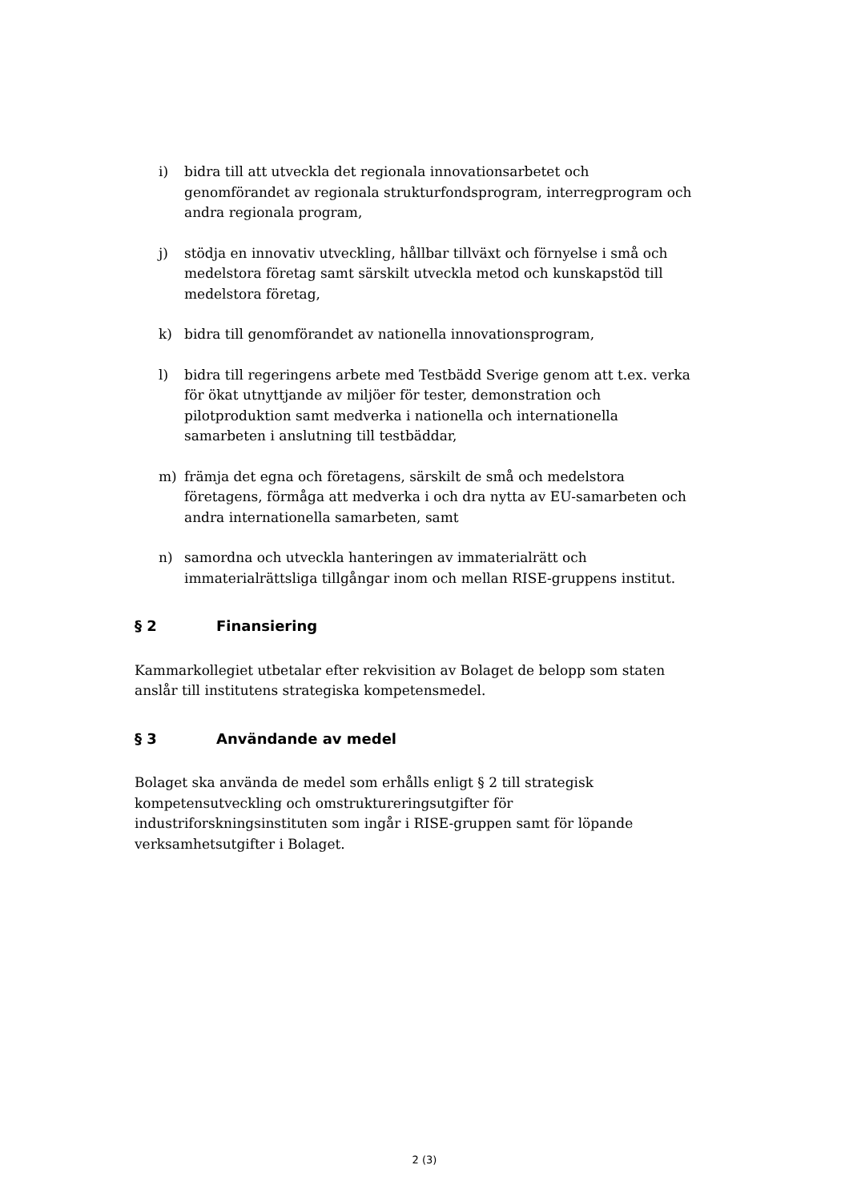i) bidra till att utveckla det regionala innovationsarbetet och genomförandet av regionala strukturfondsprogram, interregprogram och andra regionala program,
j) stödja en innovativ utveckling, hållbar tillväxt och förnyelse i små och medelstora företag samt särskilt utveckla metod och kunskapstöd till medelstora företag,
k) bidra till genomförandet av nationella innovationsprogram,
l) bidra till regeringens arbete med Testbädd Sverige genom att t.ex. verka för ökat utnyttjande av miljöer för tester, demonstration och pilotproduktion samt medverka i nationella och internationella samarbeten i anslutning till testbäddar,
m) främja det egna och företagens, särskilt de små och medelstora företagens, förmåga att medverka i och dra nytta av EU-samarbeten och andra internationella samarbeten, samt
n) samordna och utveckla hanteringen av immaterialrätt och immaterialrättsliga tillgångar inom och mellan RISE-gruppens institut.
§ 2 Finansiering
Kammarkollegiet utbetalar efter rekvisition av Bolaget de belopp som staten anslår till institutens strategiska kompetensmedel.
§ 3 Användande av medel
Bolaget ska använda de medel som erhålls enligt § 2 till strategisk kompetensutveckling och omstruktureringsutgifter för industriforskningsinstituten som ingår i RISE-gruppen samt för löpande verksamhetsutgifter i Bolaget.
2 (3)